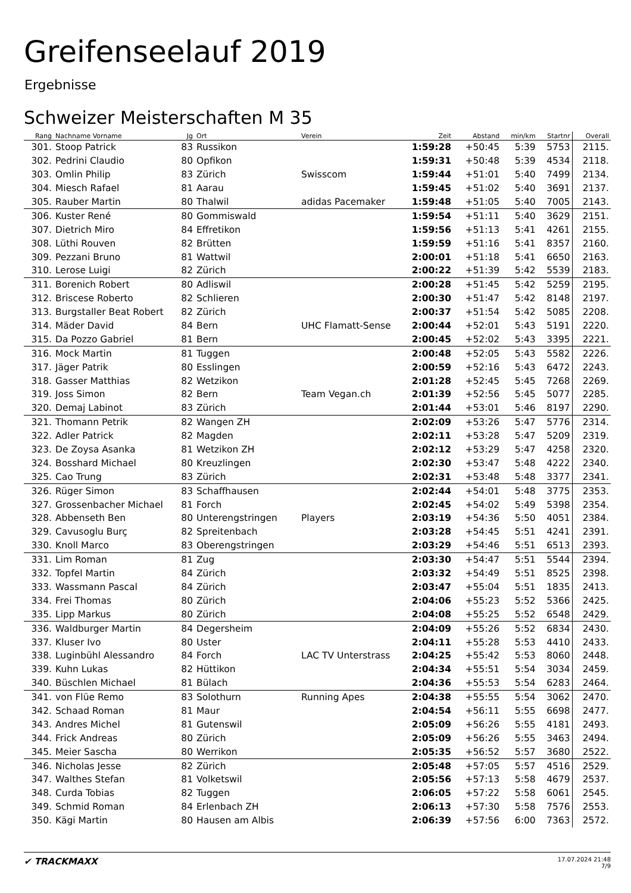Greifenseelauf 2019
Ergebnisse
Schweizer Meisterschaften M 35
| Rang | Nachname Vorname | Jg | Ort | Verein | Zeit | Abstand | min/km | Startnr | Overall |
| --- | --- | --- | --- | --- | --- | --- | --- | --- | --- |
| 301. | Stoop Patrick | 83 | Russikon | | 1:59:28 | +50:45 | 5:39 | 5753 | 2115. |
| 302. | Pedrini Claudio | 80 | Opfikon | | 1:59:31 | +50:48 | 5:39 | 4534 | 2118. |
| 303. | Omlin Philip | 83 | Zürich | Swisscom | 1:59:44 | +51:01 | 5:40 | 7499 | 2134. |
| 304. | Miesch Rafael | 81 | Aarau | | 1:59:45 | +51:02 | 5:40 | 3691 | 2137. |
| 305. | Rauber Martin | 80 | Thalwil | adidas Pacemaker | 1:59:48 | +51:05 | 5:40 | 7005 | 2143. |
| 306. | Kuster René | 80 | Gommiswald | | 1:59:54 | +51:11 | 5:40 | 3629 | 2151. |
| 307. | Dietrich Miro | 84 | Effretikon | | 1:59:56 | +51:13 | 5:41 | 4261 | 2155. |
| 308. | Lüthi Rouven | 82 | Brütten | | 1:59:59 | +51:16 | 5:41 | 8357 | 2160. |
| 309. | Pezzani Bruno | 81 | Wattwil | | 2:00:01 | +51:18 | 5:41 | 6650 | 2163. |
| 310. | Lerose Luigi | 82 | Zürich | | 2:00:22 | +51:39 | 5:42 | 5539 | 2183. |
| 311. | Borenich Robert | 80 | Adliswil | | 2:00:28 | +51:45 | 5:42 | 5259 | 2195. |
| 312. | Briscese Roberto | 82 | Schlieren | | 2:00:30 | +51:47 | 5:42 | 8148 | 2197. |
| 313. | Burgstaller Beat Robert | 82 | Zürich | | 2:00:37 | +51:54 | 5:42 | 5085 | 2208. |
| 314. | Mäder David | 84 | Bern | UHC Flamatt-Sense | 2:00:44 | +52:01 | 5:43 | 5191 | 2220. |
| 315. | Da Pozzo Gabriel | 81 | Bern | | 2:00:45 | +52:02 | 5:43 | 3395 | 2221. |
| 316. | Mock Martin | 81 | Tuggen | | 2:00:48 | +52:05 | 5:43 | 5582 | 2226. |
| 317. | Jäger Patrik | 80 | Esslingen | | 2:00:59 | +52:16 | 5:43 | 6472 | 2243. |
| 318. | Gasser Matthias | 82 | Wetzikon | | 2:01:28 | +52:45 | 5:45 | 7268 | 2269. |
| 319. | Joss Simon | 82 | Bern | Team Vegan.ch | 2:01:39 | +52:56 | 5:45 | 5077 | 2285. |
| 320. | Demaj Labinot | 83 | Zürich | | 2:01:44 | +53:01 | 5:46 | 8197 | 2290. |
| 321. | Thomann Petrik | 82 | Wangen ZH | | 2:02:09 | +53:26 | 5:47 | 5776 | 2314. |
| 322. | Adler Patrick | 82 | Magden | | 2:02:11 | +53:28 | 5:47 | 5209 | 2319. |
| 323. | De Zoysa Asanka | 81 | Wetzikon ZH | | 2:02:12 | +53:29 | 5:47 | 4258 | 2320. |
| 324. | Bosshard Michael | 80 | Kreuzlingen | | 2:02:30 | +53:47 | 5:48 | 4222 | 2340. |
| 325. | Cao Trung | 83 | Zürich | | 2:02:31 | +53:48 | 5:48 | 3377 | 2341. |
| 326. | Rüger Simon | 83 | Schaffhausen | | 2:02:44 | +54:01 | 5:48 | 3775 | 2353. |
| 327. | Grossenbacher Michael | 81 | Forch | | 2:02:45 | +54:02 | 5:49 | 5398 | 2354. |
| 328. | Abbenseth Ben | 80 | Unterengstringen | Players | 2:03:19 | +54:36 | 5:50 | 4051 | 2384. |
| 329. | Cavusoglu Burç | 82 | Spreitenbach | | 2:03:28 | +54:45 | 5:51 | 4241 | 2391. |
| 330. | Knoll Marco | 83 | Oberengstringen | | 2:03:29 | +54:46 | 5:51 | 6513 | 2393. |
| 331. | Lim Roman | 81 | Zug | | 2:03:30 | +54:47 | 5:51 | 5544 | 2394. |
| 332. | Topfel Martin | 84 | Zürich | | 2:03:32 | +54:49 | 5:51 | 8525 | 2398. |
| 333. | Wassmann Pascal | 84 | Zürich | | 2:03:47 | +55:04 | 5:51 | 1835 | 2413. |
| 334. | Frei Thomas | 80 | Zürich | | 2:04:06 | +55:23 | 5:52 | 5366 | 2425. |
| 335. | Lipp Markus | 80 | Zürich | | 2:04:08 | +55:25 | 5:52 | 6548 | 2429. |
| 336. | Waldburger Martin | 84 | Degersheim | | 2:04:09 | +55:26 | 5:52 | 6834 | 2430. |
| 337. | Kluser Ivo | 80 | Uster | | 2:04:11 | +55:28 | 5:53 | 4410 | 2433. |
| 338. | Luginbühl Alessandro | 84 | Forch | LAC TV Unterstrass | 2:04:25 | +55:42 | 5:53 | 8060 | 2448. |
| 339. | Kuhn Lukas | 82 | Hüttikon | | 2:04:34 | +55:51 | 5:54 | 3034 | 2459. |
| 340. | Büschlen Michael | 81 | Bülach | | 2:04:36 | +55:53 | 5:54 | 6283 | 2464. |
| 341. | von Flüe Remo | 83 | Solothurn | Running Apes | 2:04:38 | +55:55 | 5:54 | 3062 | 2470. |
| 342. | Schaad Roman | 81 | Maur | | 2:04:54 | +56:11 | 5:55 | 6698 | 2477. |
| 343. | Andres Michel | 81 | Gutenswil | | 2:05:09 | +56:26 | 5:55 | 4181 | 2493. |
| 344. | Frick Andreas | 80 | Zürich | | 2:05:09 | +56:26 | 5:55 | 3463 | 2494. |
| 345. | Meier Sascha | 80 | Werrikon | | 2:05:35 | +56:52 | 5:57 | 3680 | 2522. |
| 346. | Nicholas Jesse | 82 | Zürich | | 2:05:48 | +57:05 | 5:57 | 4516 | 2529. |
| 347. | Walthes Stefan | 81 | Volketswil | | 2:05:56 | +57:13 | 5:58 | 4679 | 2537. |
| 348. | Curda Tobias | 82 | Tuggen | | 2:06:05 | +57:22 | 5:58 | 6061 | 2545. |
| 349. | Schmid Roman | 84 | Erlenbach ZH | | 2:06:13 | +57:30 | 5:58 | 7576 | 2553. |
| 350. | Kägi Martin | 80 | Hausen am Albis | | 2:06:39 | +57:56 | 6:00 | 7363 | 2572. |
✔ TRACKMAXX
17.07.2024 21:48
7/9